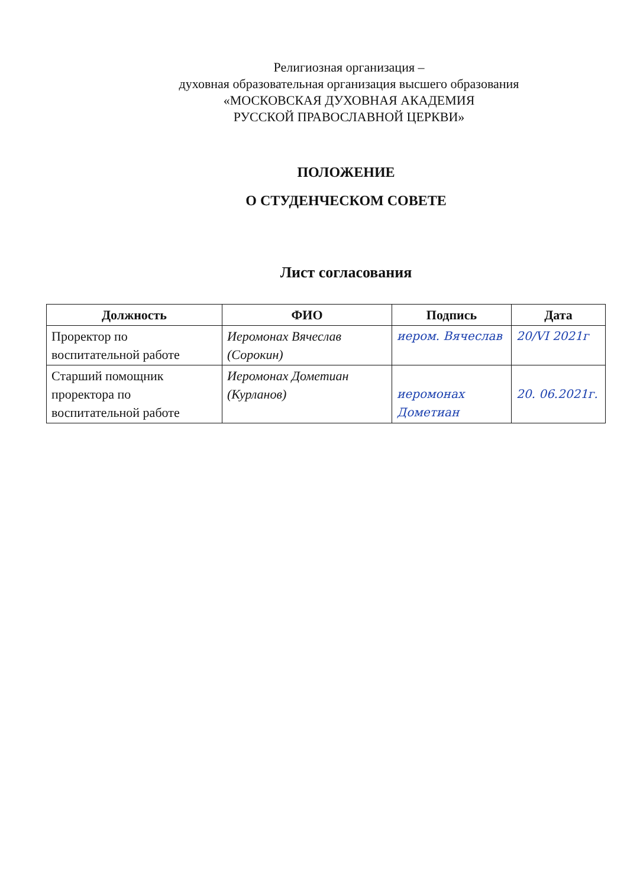Религиозная организация –
духовная образовательная организация высшего образования
«МОСКОВСКАЯ ДУХОВНАЯ АКАДЕМИЯ
РУССКОЙ ПРАВОСЛАВНОЙ ЦЕРКВИ»
ПОЛОЖЕНИЕ
О СТУДЕНЧЕСКОМ СОВЕТЕ
Лист согласования
| Должность | ФИО | Подпись | Дата |
| --- | --- | --- | --- |
| Проректор по воспитательной работе | Иеромонах Вячеслав (Сорокин) | иером. Вячеслав | 20/VI 2021г |
| Старший помощник проректора по воспитательной работе | Иеромонах Дометиан (Курланов) | иеромонах Дометиан | 20. 06.2021г. |